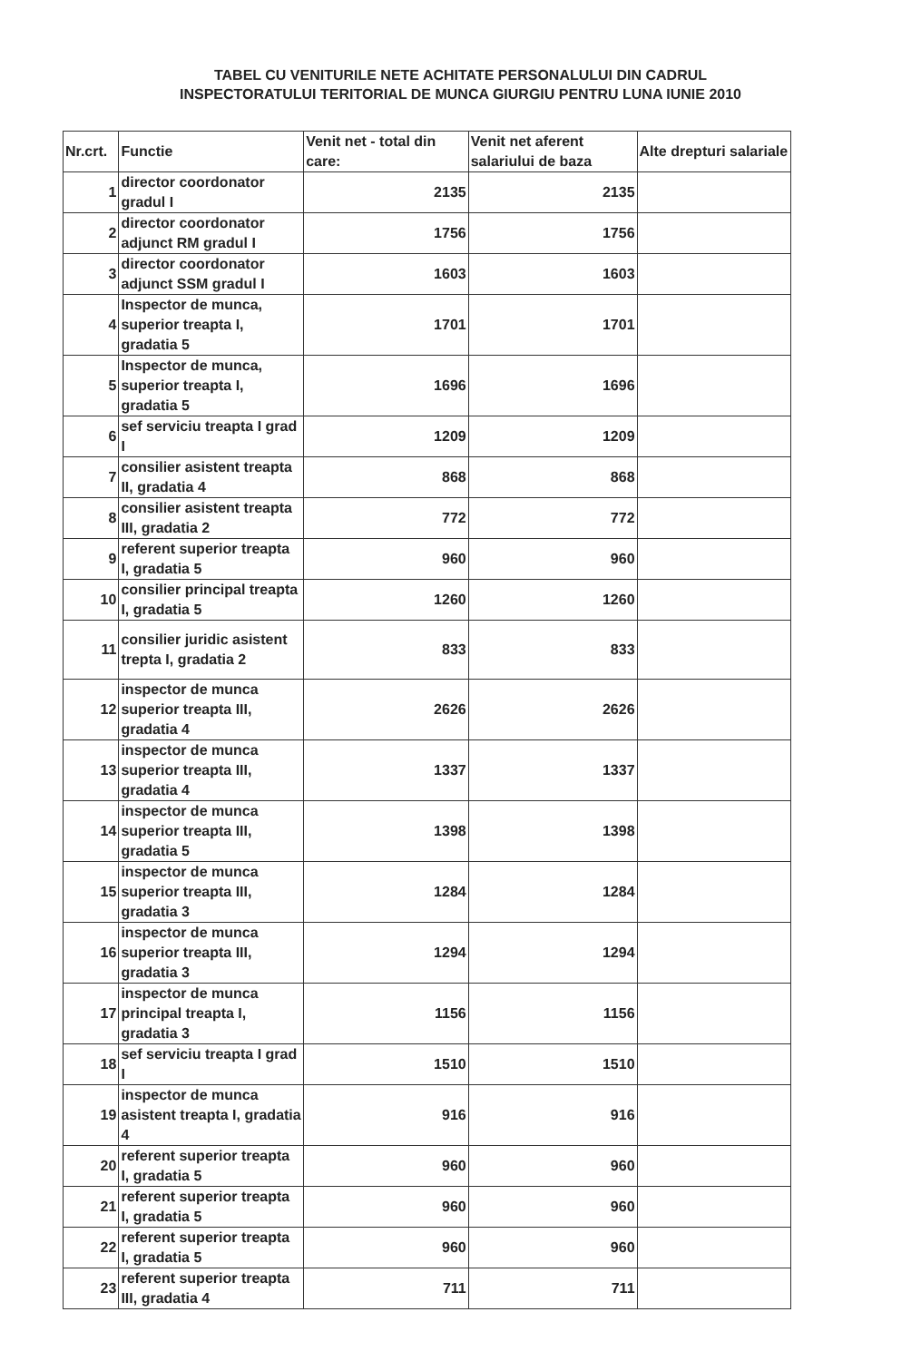TABEL CU VENITURILE NETE ACHITATE PERSONALULUI DIN CADRUL
INSPECTORATULUI TERITORIAL DE MUNCA GIURGIU PENTRU LUNA IUNIE 2010
| Nr.crt. | Functie | Venit net - total din care: | Venit net aferent salariului de baza | Alte drepturi salariale |
| --- | --- | --- | --- | --- |
| 1 | director coordonator gradul I | 2135 | 2135 | |
| 2 | director coordonator adjunct RM gradul I | 1756 | 1756 | |
| 3 | director coordonator adjunct SSM gradul I | 1603 | 1603 | |
| 4 | Inspector de munca, superior treapta I, gradatia 5 | 1701 | 1701 | |
| 5 | Inspector de munca, superior treapta I, gradatia 5 | 1696 | 1696 | |
| 6 | sef serviciu treapta I grad I | 1209 | 1209 | |
| 7 | consilier asistent treapta II, gradatia 4 | 868 | 868 | |
| 8 | consilier asistent treapta III, gradatia 2 | 772 | 772 | |
| 9 | referent superior treapta I, gradatia 5 | 960 | 960 | |
| 10 | consilier principal treapta I, gradatia 5 | 1260 | 1260 | |
| 11 | consilier juridic asistent trepta I, gradatia 2 | 833 | 833 | |
| 12 | inspector de munca superior treapta III, gradatia 4 | 2626 | 2626 | |
| 13 | inspector de munca superior treapta III, gradatia 4 | 1337 | 1337 | |
| 14 | inspector de munca superior treapta III, gradatia 5 | 1398 | 1398 | |
| 15 | inspector de munca superior treapta III, gradatia 3 | 1284 | 1284 | |
| 16 | inspector de munca superior treapta III, gradatia 3 | 1294 | 1294 | |
| 17 | inspector de munca principal treapta I, gradatia 3 | 1156 | 1156 | |
| 18 | sef serviciu treapta I grad I | 1510 | 1510 | |
| 19 | inspector de munca asistent treapta I, gradatia 4 | 916 | 916 | |
| 20 | referent superior treapta I, gradatia 5 | 960 | 960 | |
| 21 | referent superior treapta I, gradatia 5 | 960 | 960 | |
| 22 | referent superior treapta I, gradatia 5 | 960 | 960 | |
| 23 | referent superior treapta III, gradatia 4 | 711 | 711 | |